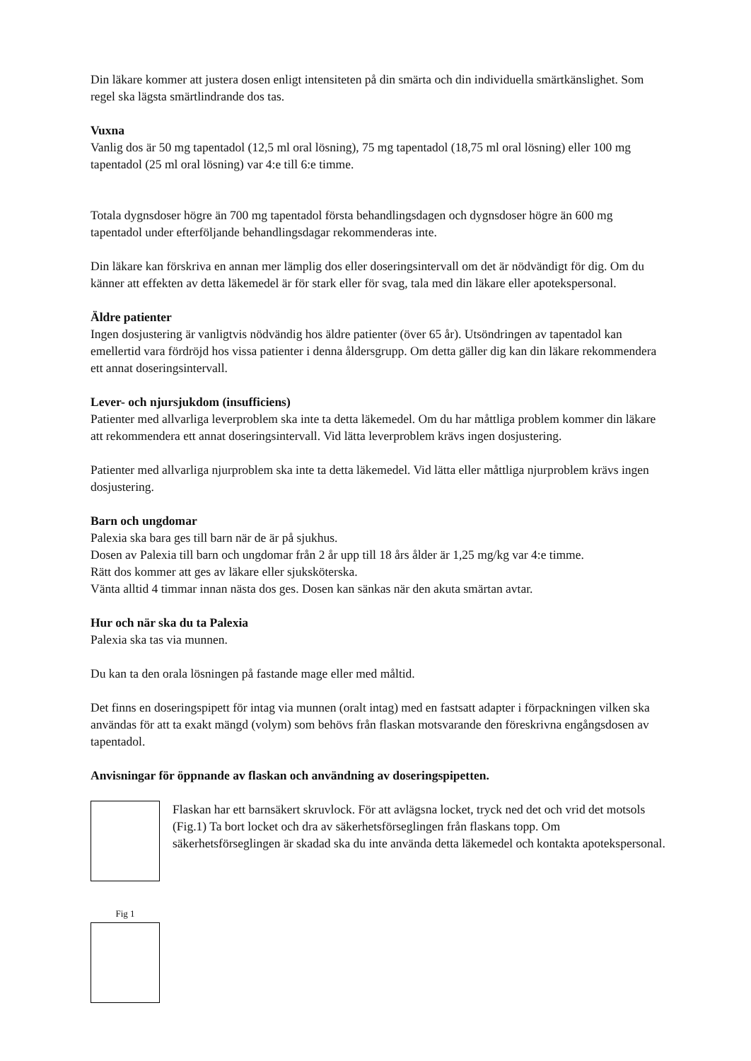Din läkare kommer att justera dosen enligt intensiteten på din smärta och din individuella smärtkänslighet. Som regel ska lägsta smärtlindrande dos tas.
Vuxna
Vanlig dos är 50 mg tapentadol (12,5 ml oral lösning), 75 mg tapentadol (18,75 ml oral lösning) eller 100 mg tapentadol (25 ml oral lösning) var 4:e till 6:e timme.
Totala dygnsdoser högre än 700 mg tapentadol första behandlingsdagen och dygnsdoser högre än 600 mg tapentadol under efterföljande behandlingsdagar rekommenderas inte.
Din läkare kan förskriva en annan mer lämplig dos eller doseringsintervall om det är nödvändigt för dig. Om du känner att effekten av detta läkemedel är för stark eller för svag, tala med din läkare eller apotekspersonal.
Äldre patienter
Ingen dosjustering är vanligtvis nödvändig hos äldre patienter (över 65 år). Utsöndringen av tapentadol kan emellertid vara fördröjd hos vissa patienter i denna åldersgrupp. Om detta gäller dig kan din läkare rekommendera ett annat doseringsintervall.
Lever- och njursjukdom (insufficiens)
Patienter med allvarliga leverproblem ska inte ta detta läkemedel. Om du har måttliga problem kommer din läkare att rekommendera ett annat doseringsintervall. Vid lätta leverproblem krävs ingen dosjustering.
Patienter med allvarliga njurproblem ska inte ta detta läkemedel. Vid lätta eller måttliga njurproblem krävs ingen dosjustering.
Barn och ungdomar
Palexia ska bara ges till barn när de är på sjukhus.
Dosen av Palexia till barn och ungdomar från 2 år upp till 18 års ålder är 1,25 mg/kg var 4:e timme.
Rätt dos kommer att ges av läkare eller sjuksköterska.
Vänta alltid 4 timmar innan nästa dos ges. Dosen kan sänkas när den akuta smärtan avtar.
Hur och när ska du ta Palexia
Palexia ska tas via munnen.
Du kan ta den orala lösningen på fastande mage eller med måltid.
Det finns en doseringspipett för intag via munnen (oralt intag) med en fastsatt adapter i förpackningen vilken ska användas för att ta exakt mängd (volym) som behövs från flaskan motsvarande den föreskrivna engångsdosen av tapentadol.
Anvisningar för öppnande av flaskan och användning av doseringspipetten.
Flaskan har ett barnsäkert skruvlock. För att avlägsna locket, tryck ned det och vrid det motsols (Fig.1) Ta bort locket och dra av säkerhetsförseglingen från flaskans topp. Om säkerhetsförseglingen är skadad ska du inte använda detta läkemedel och kontakta apotekspersonal.
Fig 1